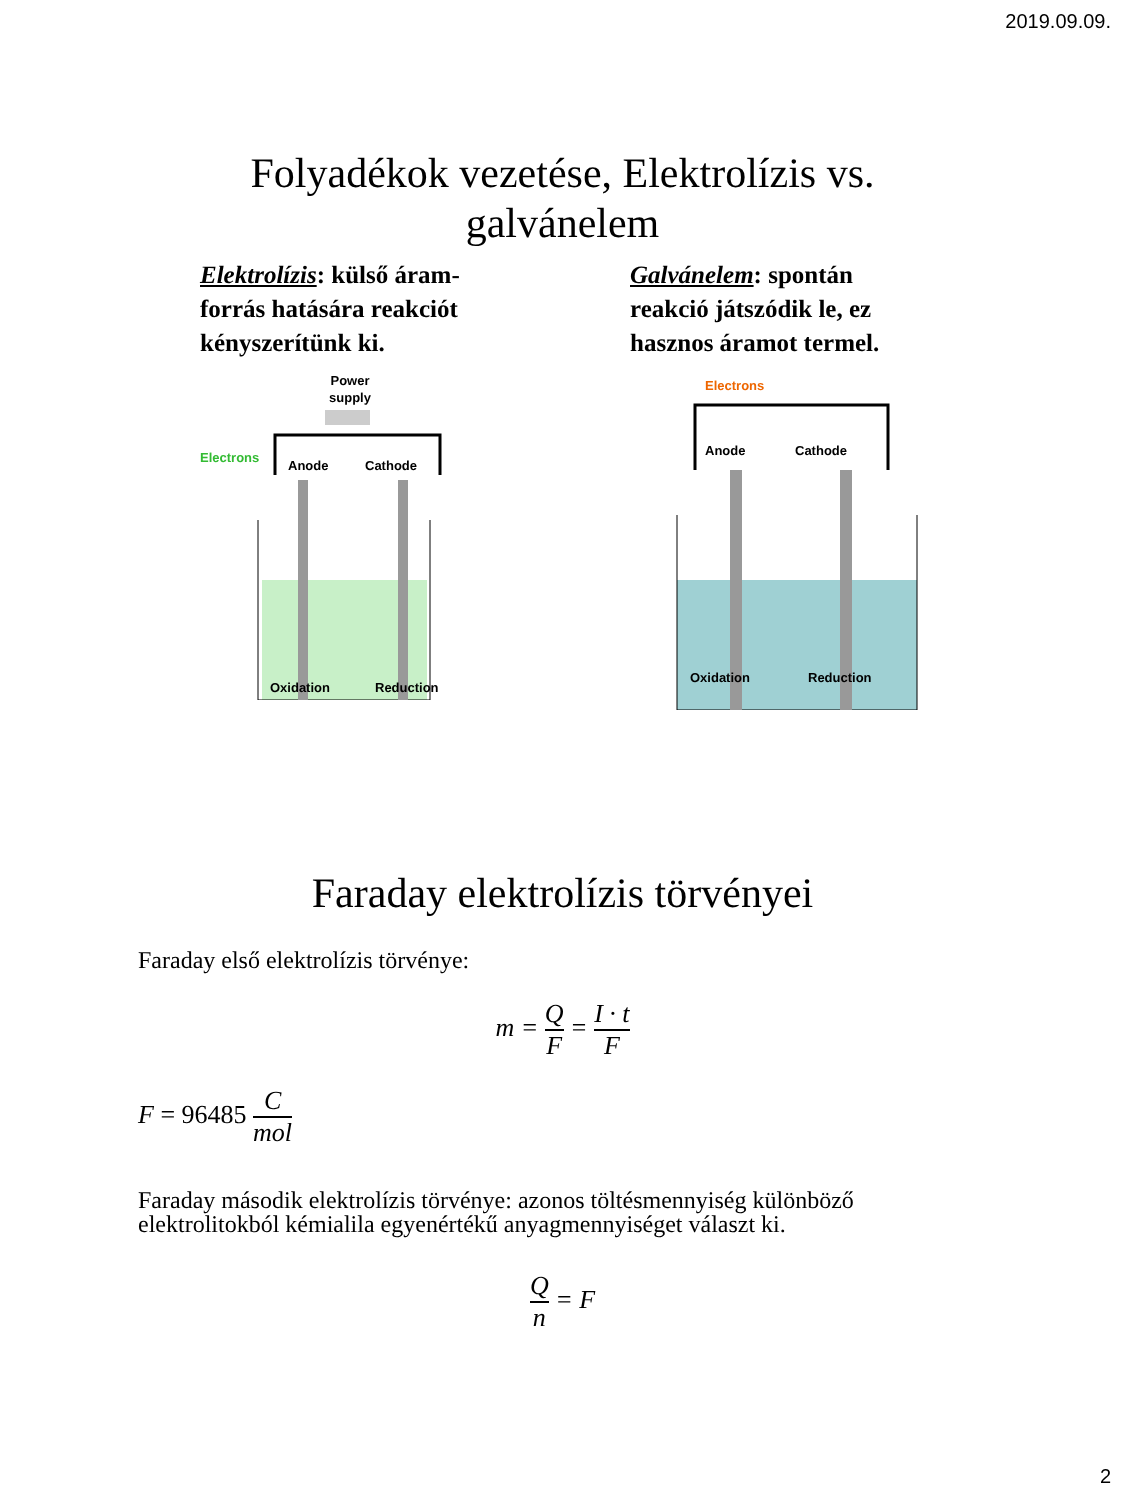2019.09.09.
Folyadékok vezetése, Elektrolízis vs.
galvánelem
Elektrolízis: külső áram-forrás hatására reakciót kényszerítünk ki.
Power
supply
Electrons
Anode
Cathode
Oxidation
Reduction
Galvánelem: spontán reakció játszódik le, ez hasznos áramot termel.
Electrons
Anode
Cathode
Oxidation
Reduction
Faraday elektrolízis törvényei
Faraday első elektrolízis törvénye:
m = Q F = I · t F
F = 96485 C mol
Faraday második elektrolízis törvénye: azonos töltésmennyiség különböző
elektrolitokból kémialila egyenértékű anyagmennyiséget választ ki.
Qn = F
2